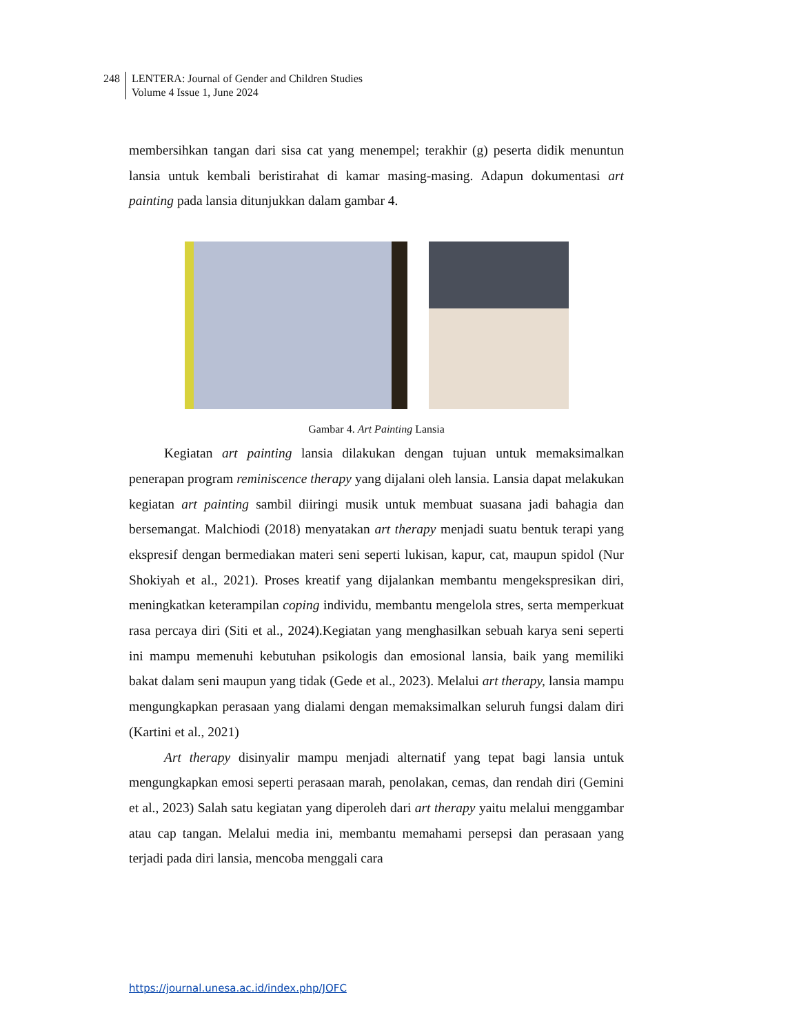248 LENTERA: Journal of Gender and Children Studies
Volume 4 Issue 1, June 2024
membersihkan tangan dari sisa cat yang menempel; terakhir (g) peserta didik menuntun lansia untuk kembali beristirahat di kamar masing-masing. Adapun dokumentasi art painting pada lansia ditunjukkan dalam gambar 4.
Gambar 4. Art Painting Lansia
Kegiatan art painting lansia dilakukan dengan tujuan untuk memaksimalkan penerapan program reminiscence therapy yang dijalani oleh lansia. Lansia dapat melakukan kegiatan art painting sambil diiringi musik untuk membuat suasana jadi bahagia dan bersemangat. Malchiodi (2018) menyatakan art therapy menjadi suatu bentuk terapi yang ekspresif dengan bermediakan materi seni seperti lukisan, kapur, cat, maupun spidol (Nur Shokiyah et al., 2021). Proses kreatif yang dijalankan membantu mengekspresikan diri, meningkatkan keterampilan coping individu, membantu mengelola stres, serta memperkuat rasa percaya diri (Siti et al., 2024).Kegiatan yang menghasilkan sebuah karya seni seperti ini mampu memenuhi kebutuhan psikologis dan emosional lansia, baik yang memiliki bakat dalam seni maupun yang tidak (Gede et al., 2023). Melalui art therapy, lansia mampu mengungkapkan perasaan yang dialami dengan memaksimalkan seluruh fungsi dalam diri (Kartini et al., 2021)
Art therapy disinyalir mampu menjadi alternatif yang tepat bagi lansia untuk mengungkapkan emosi seperti perasaan marah, penolakan, cemas, dan rendah diri (Gemini et al., 2023) Salah satu kegiatan yang diperoleh dari art therapy yaitu melalui menggambar atau cap tangan. Melalui media ini, membantu memahami persepsi dan perasaan yang terjadi pada diri lansia, mencoba menggali cara
https://journal.unesa.ac.id/index.php/JOFC